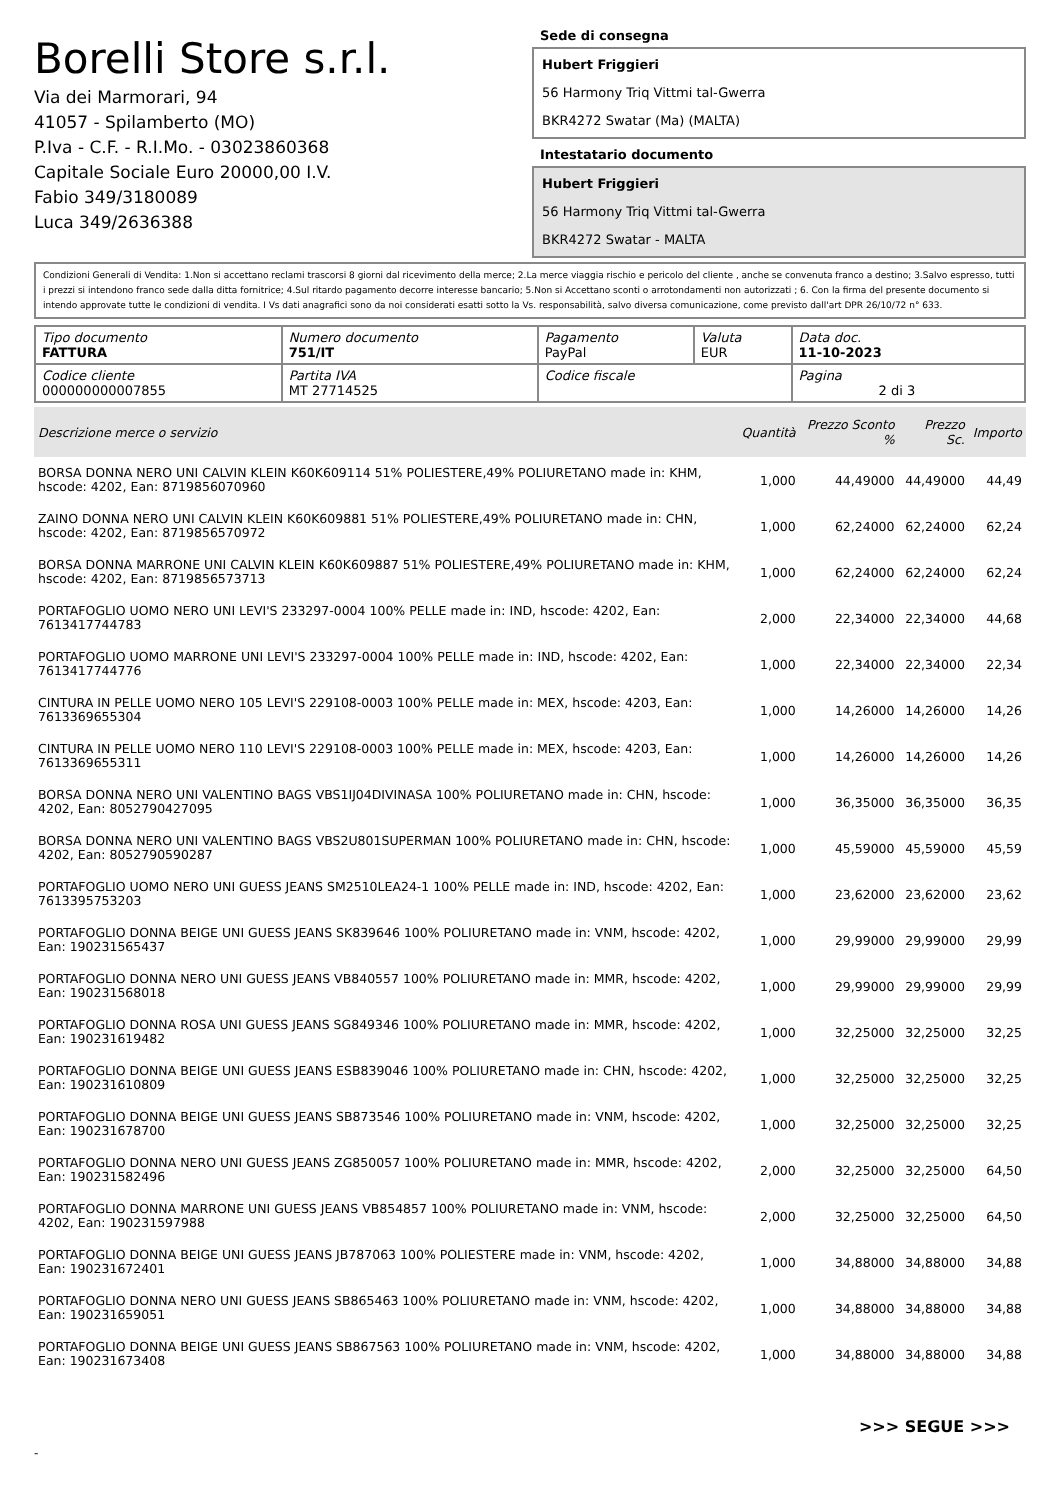Borelli Store s.r.l.
Via dei Marmorari, 94
41057 - Spilamberto (MO)
P.Iva - C.F. - R.I.Mo. - 03023860368
Capitale Sociale Euro 20000,00 I.V.
Fabio 349/3180089
Luca 349/2636388
Sede di consegna
Hubert Friggieri
56 Harmony Triq Vittmi tal-Gwerra
BKR4272 Swatar (Ma) (MALTA)
Intestatario documento
Hubert Friggieri
56 Harmony Triq Vittmi tal-Gwerra
BKR4272 Swatar - MALTA
Condizioni Generali di Vendita: 1.Non si accettano reclami trascorsi 8 giorni dal ricevimento della merce; 2.La merce viaggia rischio e pericolo del cliente , anche se convenuta franco a destino; 3.Salvo espresso, tutti i prezzi si intendono franco sede dalla ditta fornitrice; 4.Sul ritardo pagamento decorre interesse bancario; 5.Non si Accettano sconti o arrotondamenti non autorizzati ; 6. Con la firma del presente documento si intendo approvate tutte le condizioni di vendita. I Vs dati anagrafici sono da noi considerati esatti sotto la Vs. responsabilità, salvo diversa comunicazione, come previsto dall'art DPR 26/10/72 n° 633.
| Tipo documento FATTURA | Numero documento 751/IT | Pagamento PayPal | Valuta EUR | Data doc. 11-10-2023 |
| Codice cliente 000000000007855 | Partita IVA MT 27714525 | Codice fiscale | | Pagina 2 di 3 |
| Descrizione merce o servizio | Quantità | Prezzo Sconto % | Prezzo Sc. | Importo |
| --- | --- | --- | --- | --- |
| BORSA DONNA NERO UNI CALVIN KLEIN K60K609114 51% POLIESTERE,49% POLIURETANO made in: KHM, hscode: 4202, Ean: 8719856070960 | 1,000 | 44,49000 | 44,49000 | 44,49 |
| ZAINO DONNA NERO UNI CALVIN KLEIN K60K609881 51% POLIESTERE,49% POLIURETANO made in: CHN, hscode: 4202, Ean: 8719856570972 | 1,000 | 62,24000 | 62,24000 | 62,24 |
| BORSA DONNA MARRONE UNI CALVIN KLEIN K60K609887 51% POLIESTERE,49% POLIURETANO made in: KHM, hscode: 4202, Ean: 8719856573713 | 1,000 | 62,24000 | 62,24000 | 62,24 |
| PORTAFOGLIO UOMO NERO UNI LEVI'S 233297-0004 100% PELLE made in: IND, hscode: 4202, Ean: 7613417744783 | 2,000 | 22,34000 | 22,34000 | 44,68 |
| PORTAFOGLIO UOMO MARRONE UNI LEVI'S 233297-0004 100% PELLE made in: IND, hscode: 4202, Ean: 7613417744776 | 1,000 | 22,34000 | 22,34000 | 22,34 |
| CINTURA IN PELLE UOMO NERO 105 LEVI'S 229108-0003 100% PELLE made in: MEX, hscode: 4203, Ean: 7613369655304 | 1,000 | 14,26000 | 14,26000 | 14,26 |
| CINTURA IN PELLE UOMO NERO 110 LEVI'S 229108-0003 100% PELLE made in: MEX, hscode: 4203, Ean: 7613369655311 | 1,000 | 14,26000 | 14,26000 | 14,26 |
| BORSA DONNA NERO UNI VALENTINO BAGS VBS1IJ04DIVINASA 100% POLIURETANO made in: CHN, hscode: 4202, Ean: 8052790427095 | 1,000 | 36,35000 | 36,35000 | 36,35 |
| BORSA DONNA NERO UNI VALENTINO BAGS VBS2U801SUPERMAN 100% POLIURETANO made in: CHN, hscode: 4202, Ean: 8052790590287 | 1,000 | 45,59000 | 45,59000 | 45,59 |
| PORTAFOGLIO UOMO NERO UNI GUESS JEANS SM2510LEA24-1 100% PELLE made in: IND, hscode: 4202, Ean: 7613395753203 | 1,000 | 23,62000 | 23,62000 | 23,62 |
| PORTAFOGLIO DONNA BEIGE UNI GUESS JEANS SK839646 100% POLIURETANO made in: VNM, hscode: 4202, Ean: 190231565437 | 1,000 | 29,99000 | 29,99000 | 29,99 |
| PORTAFOGLIO DONNA NERO UNI GUESS JEANS VB840557 100% POLIURETANO made in: MMR, hscode: 4202, Ean: 190231568018 | 1,000 | 29,99000 | 29,99000 | 29,99 |
| PORTAFOGLIO DONNA ROSA UNI GUESS JEANS SG849346 100% POLIURETANO made in: MMR, hscode: 4202, Ean: 190231619482 | 1,000 | 32,25000 | 32,25000 | 32,25 |
| PORTAFOGLIO DONNA BEIGE UNI GUESS JEANS ESB839046 100% POLIURETANO made in: CHN, hscode: 4202, Ean: 190231610809 | 1,000 | 32,25000 | 32,25000 | 32,25 |
| PORTAFOGLIO DONNA BEIGE UNI GUESS JEANS SB873546 100% POLIURETANO made in: VNM, hscode: 4202, Ean: 190231678700 | 1,000 | 32,25000 | 32,25000 | 32,25 |
| PORTAFOGLIO DONNA NERO UNI GUESS JEANS ZG850057 100% POLIURETANO made in: MMR, hscode: 4202, Ean: 190231582496 | 2,000 | 32,25000 | 32,25000 | 64,50 |
| PORTAFOGLIO DONNA MARRONE UNI GUESS JEANS VB854857 100% POLIURETANO made in: VNM, hscode: 4202, Ean: 190231597988 | 2,000 | 32,25000 | 32,25000 | 64,50 |
| PORTAFOGLIO DONNA BEIGE UNI GUESS JEANS JB787063 100% POLIESTERE made in: VNM, hscode: 4202, Ean: 190231672401 | 1,000 | 34,88000 | 34,88000 | 34,88 |
| PORTAFOGLIO DONNA NERO UNI GUESS JEANS SB865463 100% POLIURETANO made in: VNM, hscode: 4202, Ean: 190231659051 | 1,000 | 34,88000 | 34,88000 | 34,88 |
| PORTAFOGLIO DONNA BEIGE UNI GUESS JEANS SB867563 100% POLIURETANO made in: VNM, hscode: 4202, Ean: 190231673408 | 1,000 | 34,88000 | 34,88000 | 34,88 |
>>> SEGUE >>>
-